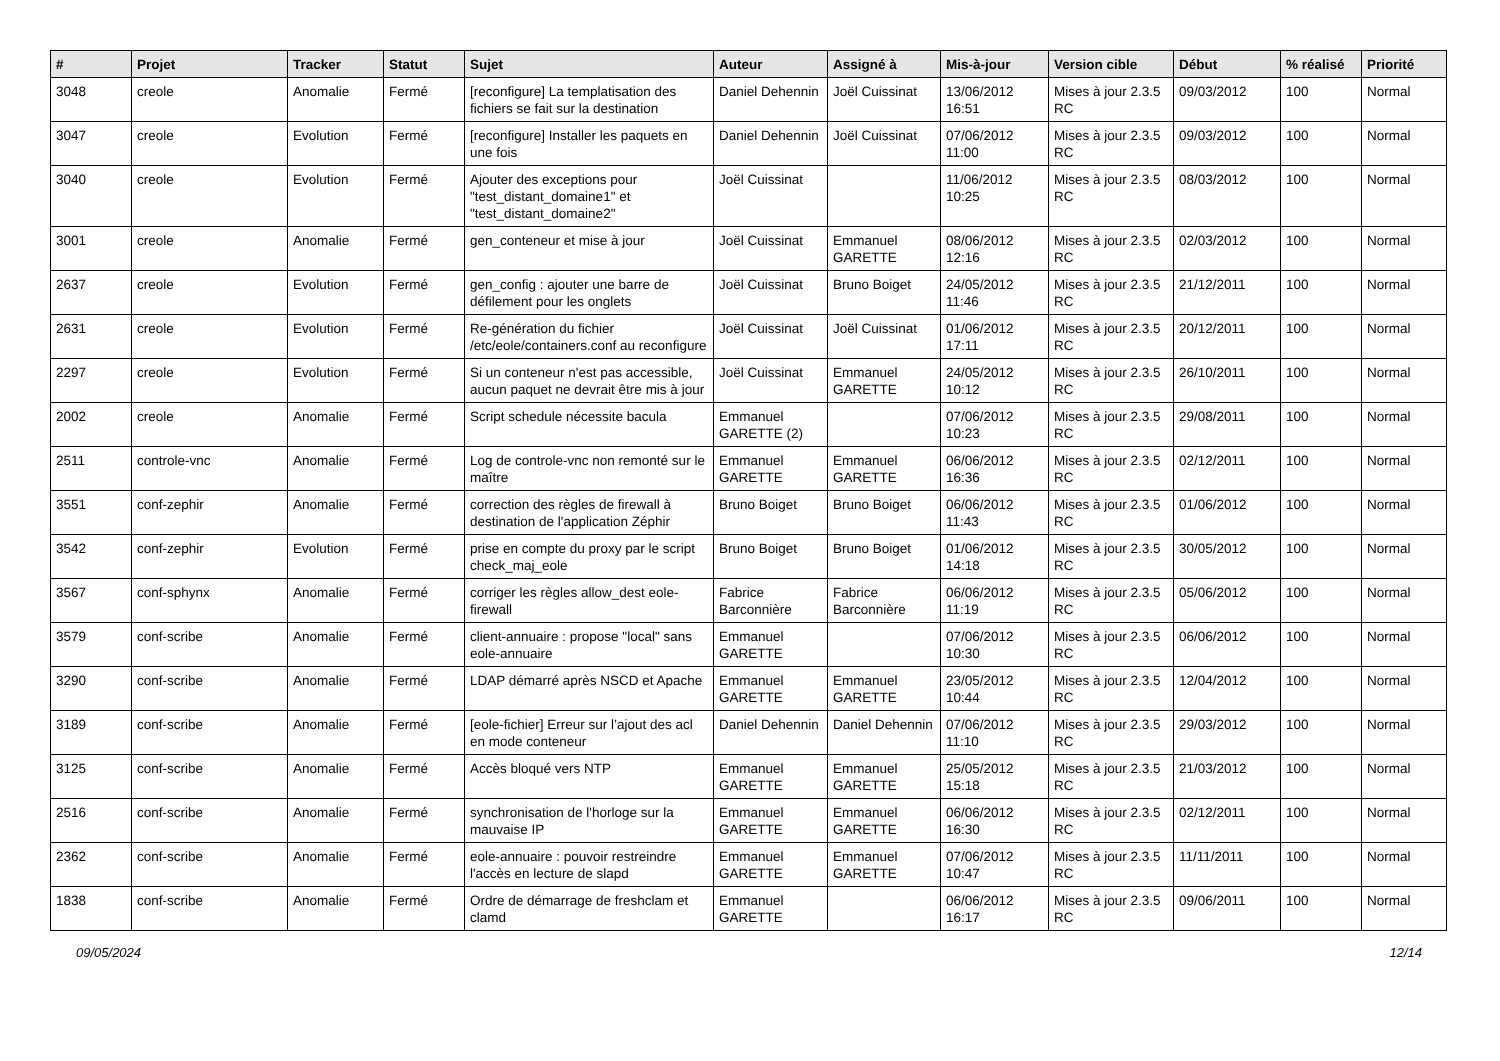| # | Projet | Tracker | Statut | Sujet | Auteur | Assigné à | Mis-à-jour | Version cible | Début | % réalisé | Priorité |
| --- | --- | --- | --- | --- | --- | --- | --- | --- | --- | --- | --- |
| 3048 | creole | Anomalie | Fermé | [reconfigure] La templatisation des fichiers se fait sur la destination | Daniel Dehennin | Joël Cuissinat | 13/06/2012 16:51 | Mises à jour 2.3.5 RC | 09/03/2012 | 100 | Normal |
| 3047 | creole | Evolution | Fermé | [reconfigure] Installer les paquets en une fois | Daniel Dehennin | Joël Cuissinat | 07/06/2012 11:00 | Mises à jour 2.3.5 RC | 09/03/2012 | 100 | Normal |
| 3040 | creole | Evolution | Fermé | Ajouter des exceptions pour "test_distant_domaine1" et "test_distant_domaine2" | Joël Cuissinat | | 11/06/2012 10:25 | Mises à jour 2.3.5 RC | 08/03/2012 | 100 | Normal |
| 3001 | creole | Anomalie | Fermé | gen_conteneur et mise à jour | Joël Cuissinat | Emmanuel GARETTE | 08/06/2012 12:16 | Mises à jour 2.3.5 RC | 02/03/2012 | 100 | Normal |
| 2637 | creole | Evolution | Fermé | gen_config : ajouter une barre de défilement pour les onglets | Joël Cuissinat | Bruno Boiget | 24/05/2012 11:46 | Mises à jour 2.3.5 RC | 21/12/2011 | 100 | Normal |
| 2631 | creole | Evolution | Fermé | Re-génération du fichier /etc/eole/containers.conf au reconfigure | Joël Cuissinat | Joël Cuissinat | 01/06/2012 17:11 | Mises à jour 2.3.5 RC | 20/12/2011 | 100 | Normal |
| 2297 | creole | Evolution | Fermé | Si un conteneur n'est pas accessible, aucun paquet ne devrait être mis à jour | Joël Cuissinat | Emmanuel GARETTE | 24/05/2012 10:12 | Mises à jour 2.3.5 RC | 26/10/2011 | 100 | Normal |
| 2002 | creole | Anomalie | Fermé | Script schedule nécessite bacula | Emmanuel GARETTE (2) | | 07/06/2012 10:23 | Mises à jour 2.3.5 RC | 29/08/2011 | 100 | Normal |
| 2511 | controle-vnc | Anomalie | Fermé | Log de controle-vnc non remonté sur le maître | Emmanuel GARETTE | Emmanuel GARETTE | 06/06/2012 16:36 | Mises à jour 2.3.5 RC | 02/12/2011 | 100 | Normal |
| 3551 | conf-zephir | Anomalie | Fermé | correction des règles de firewall à destination de l'application Zéphir | Bruno Boiget | Bruno Boiget | 06/06/2012 11:43 | Mises à jour 2.3.5 RC | 01/06/2012 | 100 | Normal |
| 3542 | conf-zephir | Evolution | Fermé | prise en compte du proxy par le script check_maj_eole | Bruno Boiget | Bruno Boiget | 01/06/2012 14:18 | Mises à jour 2.3.5 RC | 30/05/2012 | 100 | Normal |
| 3567 | conf-sphynx | Anomalie | Fermé | corriger les règles allow_dest eole-firewall | Fabrice Barconnière | Fabrice Barconnière | 06/06/2012 11:19 | Mises à jour 2.3.5 RC | 05/06/2012 | 100 | Normal |
| 3579 | conf-scribe | Anomalie | Fermé | client-annuaire : propose "local" sans eole-annuaire | Emmanuel GARETTE | | 07/06/2012 10:30 | Mises à jour 2.3.5 RC | 06/06/2012 | 100 | Normal |
| 3290 | conf-scribe | Anomalie | Fermé | LDAP démarré après NSCD et Apache | Emmanuel GARETTE | Emmanuel GARETTE | 23/05/2012 10:44 | Mises à jour 2.3.5 RC | 12/04/2012 | 100 | Normal |
| 3189 | conf-scribe | Anomalie | Fermé | [eole-fichier] Erreur sur l’ajout des acl en mode conteneur | Daniel Dehennin | Daniel Dehennin | 07/06/2012 11:10 | Mises à jour 2.3.5 RC | 29/03/2012 | 100 | Normal |
| 3125 | conf-scribe | Anomalie | Fermé | Accès bloqué vers NTP | Emmanuel GARETTE | Emmanuel GARETTE | 25/05/2012 15:18 | Mises à jour 2.3.5 RC | 21/03/2012 | 100 | Normal |
| 2516 | conf-scribe | Anomalie | Fermé | synchronisation de l'horloge sur la mauvaise IP | Emmanuel GARETTE | Emmanuel GARETTE | 06/06/2012 16:30 | Mises à jour 2.3.5 RC | 02/12/2011 | 100 | Normal |
| 2362 | conf-scribe | Anomalie | Fermé | eole-annuaire : pouvoir restreindre l'accès en lecture de slapd | Emmanuel GARETTE | Emmanuel GARETTE | 07/06/2012 10:47 | Mises à jour 2.3.5 RC | 11/11/2011 | 100 | Normal |
| 1838 | conf-scribe | Anomalie | Fermé | Ordre de démarrage de freshclam et clamd | Emmanuel GARETTE | | 06/06/2012 16:17 | Mises à jour 2.3.5 RC | 09/06/2011 | 100 | Normal |
09/05/2024 12/14